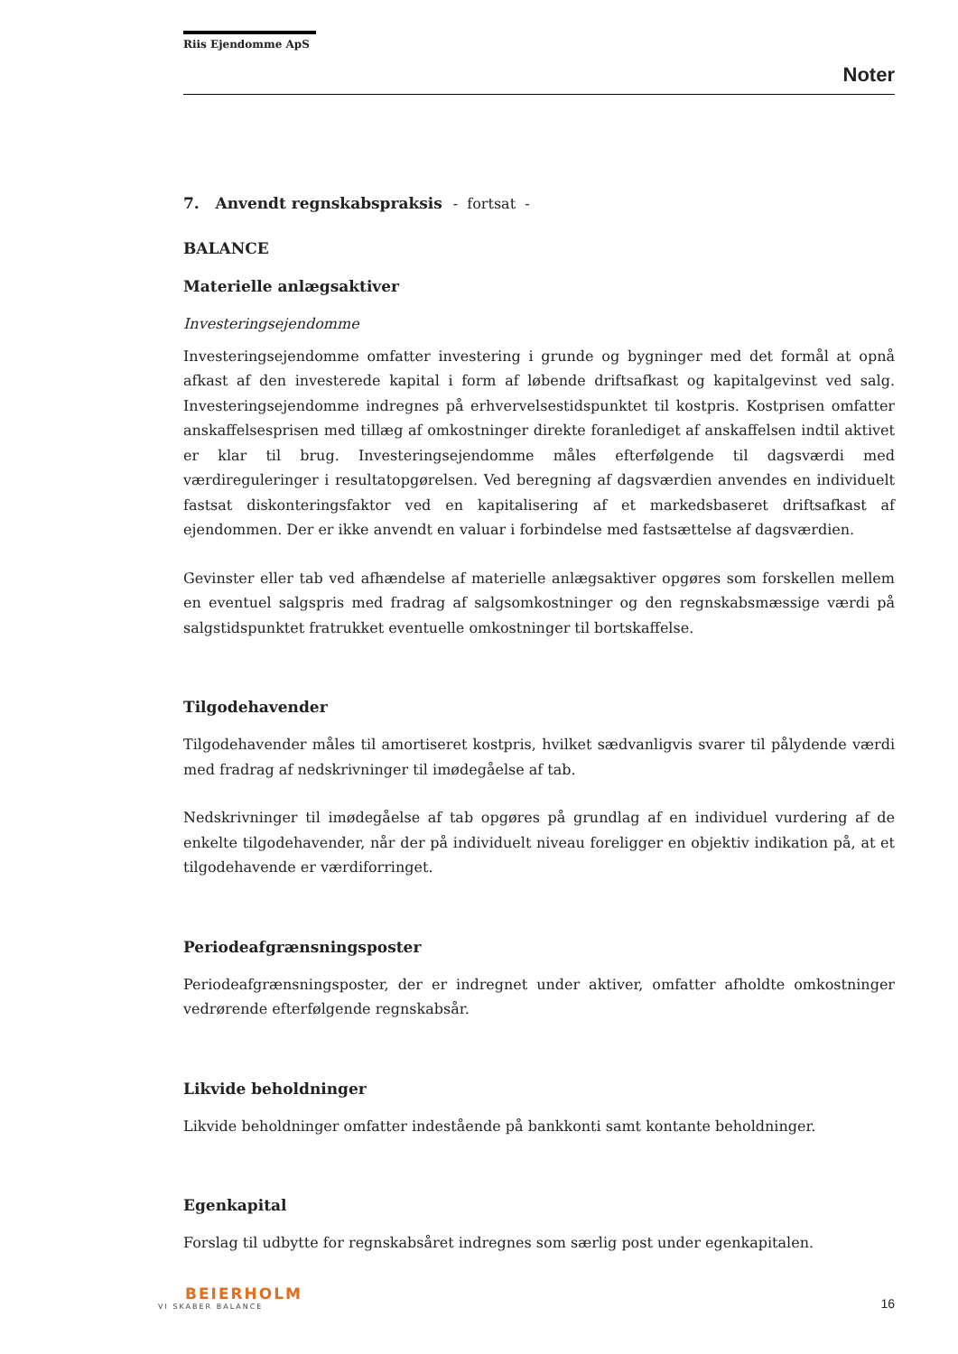Riis Ejendomme ApS
Noter
7. Anvendt regnskabspraksis - fortsat -
BALANCE
Materielle anlægsaktiver
Investeringsejendomme
Investeringsejendomme omfatter investering i grunde og bygninger med det formål at opnå afkast af den investerede kapital i form af løbende driftsafkast og kapitalgevinst ved salg. Investeringsejendomme indregnes på erhvervelsestidspunktet til kostpris. Kostprisen omfatter anskaffelsesprisen med tillæg af omkostninger direkte foranlediget af anskaffelsen indtil aktivet er klar til brug. Investeringsejendomme måles efterfølgende til dagsværdi med værdireguleringer i resultatopgørelsen. Ved beregning af dagsværdien anvendes en individuelt fastsat diskonteringsfaktor ved en kapitalisering af et markedsbaseret driftsafkast af ejendommen. Der er ikke anvendt en valuar i forbindelse med fastsættelse af dagsværdien.
Gevinster eller tab ved afhændelse af materielle anlægsaktiver opgøres som forskellen mellem en eventuel salgspris med fradrag af salgsomkostninger og den regnskabsmæssige værdi på salgstidspunktet fratrukket eventuelle omkostninger til bortskaffelse.
Tilgodehavender
Tilgodehavender måles til amortiseret kostpris, hvilket sædvanligvis svarer til pålydende værdi med fradrag af nedskrivninger til imødegåelse af tab.
Nedskrivninger til imødegåelse af tab opgøres på grundlag af en individuel vurdering af de enkelte tilgodehavender, når der på individuelt niveau foreligger en objektiv indikation på, at et tilgodehavende er værdiforringet.
Periodeafgrænsningsposter
Periodeafgrænsningsposter, der er indregnet under aktiver, omfatter afholdte omkostninger vedrørende efterfølgende regnskabsår.
Likvide beholdninger
Likvide beholdninger omfatter indestående på bankkonti samt kontante beholdninger.
Egenkapital
Forslag til udbytte for regnskabsåret indregnes som særlig post under egenkapitalen.
BEIERHOLM
VI SKABER BALANCE
16